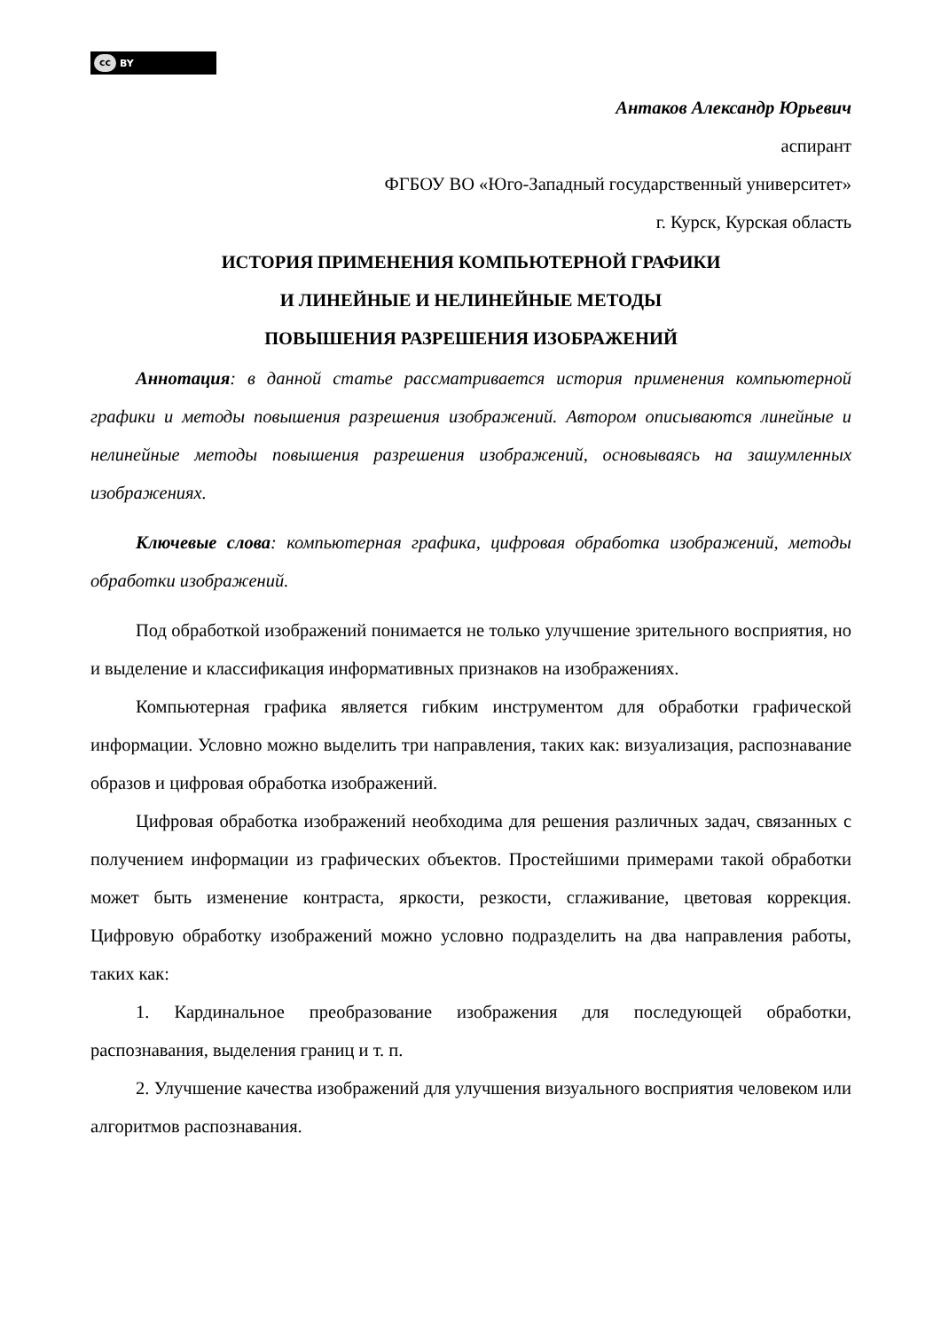cc BY
Антаков Александр Юрьевич
аспирант
ФГБОУ ВО «Юго-Западный государственный университет»
г. Курск, Курская область
ИСТОРИЯ ПРИМЕНЕНИЯ КОМПЬЮТЕРНОЙ ГРАФИКИ
И ЛИНЕЙНЫЕ И НЕЛИНЕЙНЫЕ МЕТОДЫ
ПОВЫШЕНИЯ РАЗРЕШЕНИЯ ИЗОБРАЖЕНИЙ
Аннотация: в данной статье рассматривается история применения компьютерной графики и методы повышения разрешения изображений. Автором описываются линейные и нелинейные методы повышения разрешения изображений, основываясь на зашумленных изображениях.
Ключевые слова: компьютерная графика, цифровая обработка изображений, методы обработки изображений.
Под обработкой изображений понимается не только улучшение зрительного восприятия, но и выделение и классификация информативных признаков на изображениях.
Компьютерная графика является гибким инструментом для обработки графической информации. Условно можно выделить три направления, таких как: визуализация, распознавание образов и цифровая обработка изображений.
Цифровая обработка изображений необходима для решения различных задач, связанных с получением информации из графических объектов. Простейшими примерами такой обработки может быть изменение контраста, яркости, резкости, сглаживание, цветовая коррекция. Цифровую обработку изображений можно условно подразделить на два направления работы, таких как:
1. Кардинальное преобразование изображения для последующей обработки, распознавания, выделения границ и т. п.
2. Улучшение качества изображений для улучшения визуального восприятия человеком или алгоритмов распознавания.